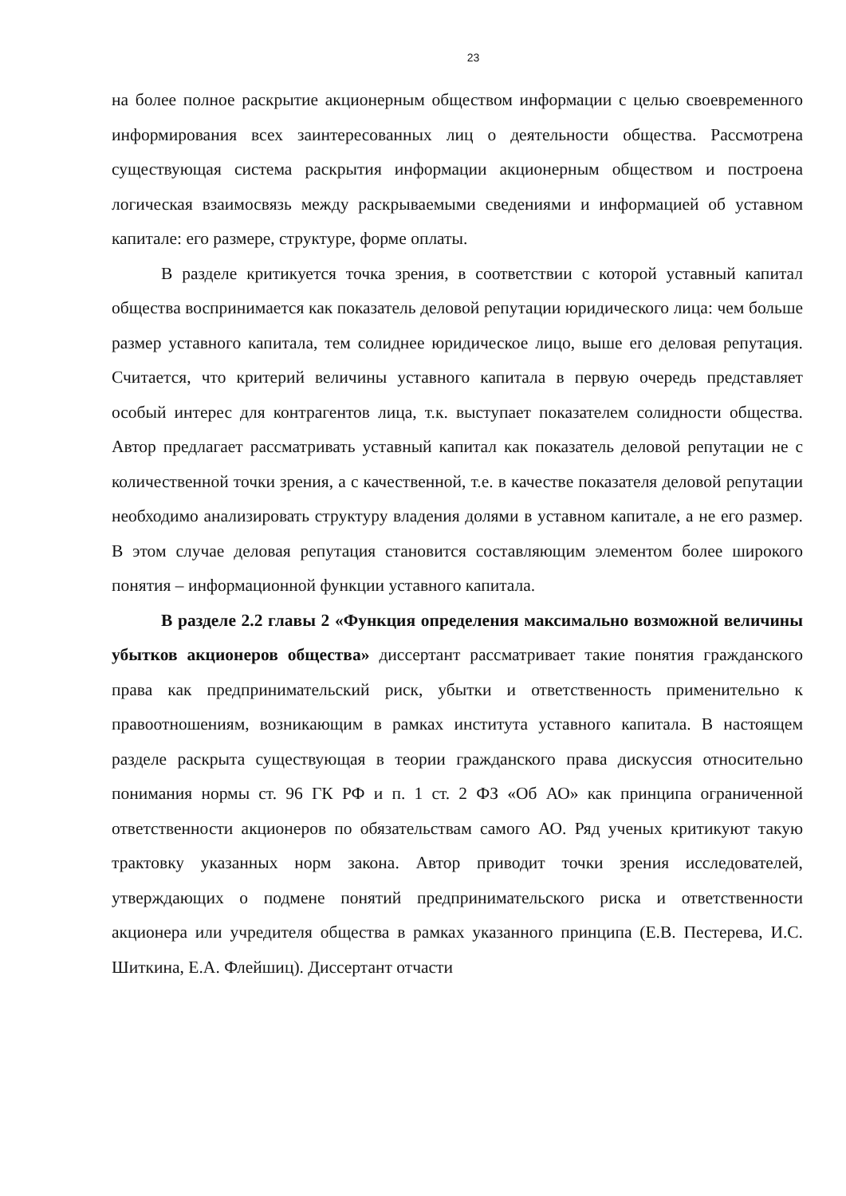23
на более полное раскрытие акционерным обществом информации с целью своевременного информирования всех заинтересованных лиц о деятельности общества. Рассмотрена существующая система раскрытия информации акционерным обществом и построена логическая взаимосвязь между раскрываемыми сведениями и информацией об уставном капитале: его размере, структуре, форме оплаты.
В разделе критикуется точка зрения, в соответствии с которой уставный капитал общества воспринимается как показатель деловой репутации юридического лица: чем больше размер уставного капитала, тем солиднее юридическое лицо, выше его деловая репутация. Считается, что критерий величины уставного капитала в первую очередь представляет особый интерес для контрагентов лица, т.к. выступает показателем солидности общества. Автор предлагает рассматривать уставный капитал как показатель деловой репутации не с количественной точки зрения, а с качественной, т.е. в качестве показателя деловой репутации необходимо анализировать структуру владения долями в уставном капитале, а не его размер. В этом случае деловая репутация становится составляющим элементом более широкого понятия – информационной функции уставного капитала.
В разделе 2.2 главы 2 «Функция определения максимально возможной величины убытков акционеров общества» диссертант рассматривает такие понятия гражданского права как предпринимательский риск, убытки и ответственность применительно к правоотношениям, возникающим в рамках института уставного капитала. В настоящем разделе раскрыта существующая в теории гражданского права дискуссия относительно понимания нормы ст. 96 ГК РФ и п. 1 ст. 2 ФЗ «Об АО» как принципа ограниченной ответственности акционеров по обязательствам самого АО. Ряд ученых критикуют такую трактовку указанных норм закона. Автор приводит точки зрения исследователей, утверждающих о подмене понятий предпринимательского риска и ответственности акционера или учредителя общества в рамках указанного принципа (Е.В. Пестерева, И.С. Шиткина, Е.А. Флейшиц). Диссертант отчасти